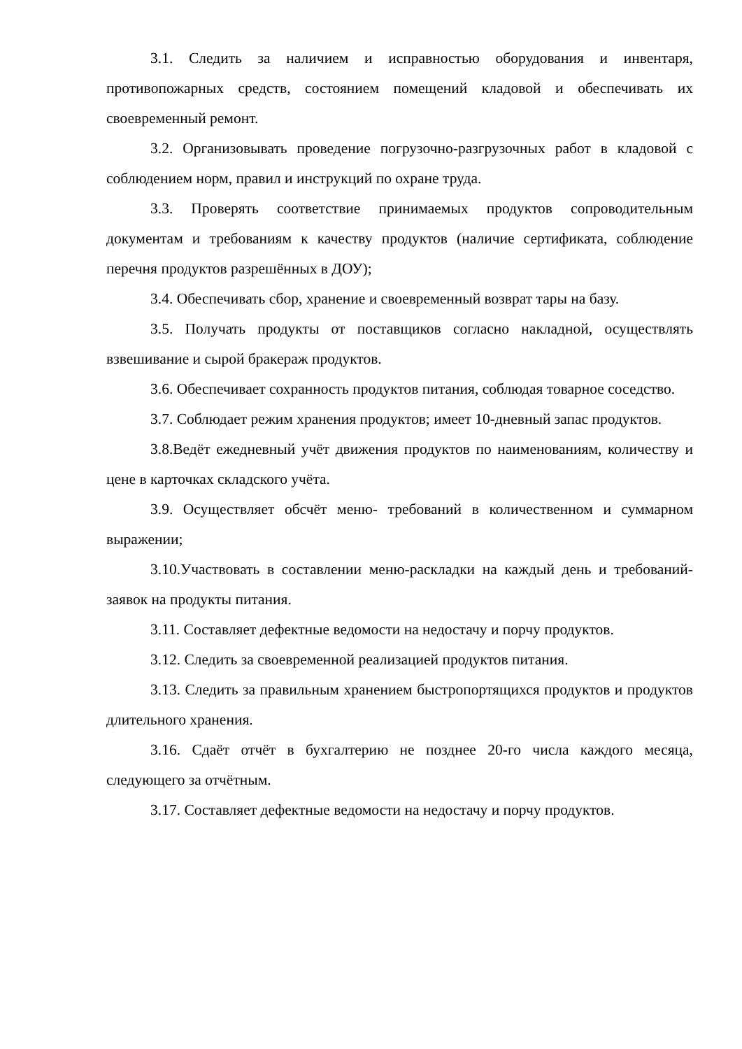3.1. Следить за наличием и исправностью оборудования и инвентаря, противопожарных средств, состоянием помещений кладовой и обеспечивать их своевременный ремонт.
3.2. Организовывать проведение погрузочно-разгрузочных работ в кладовой с соблюдением норм, правил и инструкций по охране труда.
3.3. Проверять соответствие принимаемых продуктов сопроводительным документам и требованиям к качеству продуктов (наличие сертификата, соблюдение перечня продуктов разрешённых в ДОУ);
3.4. Обеспечивать сбор, хранение и своевременный возврат тары на базу.
3.5. Получать продукты от поставщиков согласно накладной, осуществлять взвешивание и сырой бракераж продуктов.
3.6. Обеспечивает сохранность продуктов питания, соблюдая товарное соседство.
3.7. Соблюдает режим хранения продуктов; имеет 10-дневный запас продуктов.
3.8.Ведёт ежедневный учёт движения продуктов по наименованиям, количеству и цене в карточках складского учёта.
3.9. Осуществляет обсчёт меню- требований в количественном и суммарном выражении;
3.10.Участвовать в составлении меню-раскладки на каждый день и требований-заявок на продукты питания.
3.11. Составляет дефектные ведомости на недостачу и порчу продуктов.
3.12. Следить за своевременной реализацией продуктов питания.
3.13. Следить за правильным хранением быстропортящихся продуктов и продуктов длительного хранения.
3.16. Сдаёт отчёт в бухгалтерию не позднее 20-го числа каждого месяца, следующего за отчётным.
3.17. Составляет дефектные ведомости на недостачу и порчу продуктов.